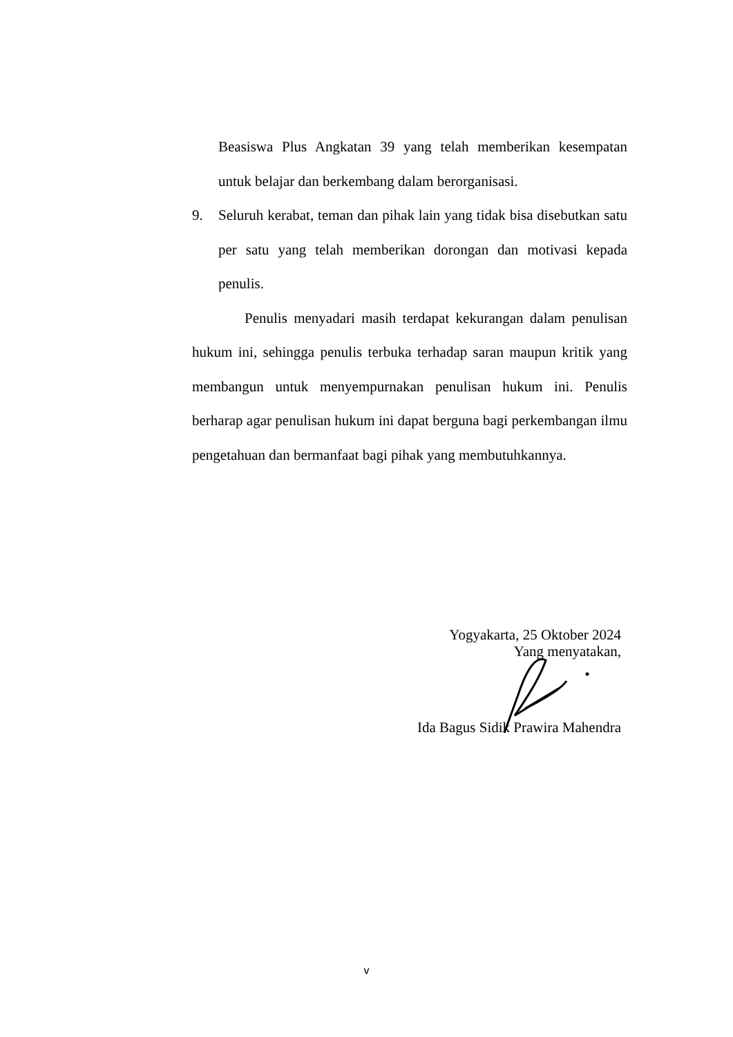Beasiswa Plus Angkatan 39 yang telah memberikan kesempatan untuk belajar dan berkembang dalam berorganisasi.
9. Seluruh kerabat, teman dan pihak lain yang tidak bisa disebutkan satu per satu yang telah memberikan dorongan dan motivasi kepada penulis.
Penulis menyadari masih terdapat kekurangan dalam penulisan hukum ini, sehingga penulis terbuka terhadap saran maupun kritik yang membangun untuk menyempurnakan penulisan hukum ini. Penulis berharap agar penulisan hukum ini dapat berguna bagi perkembangan ilmu pengetahuan dan bermanfaat bagi pihak yang membutuhkannya.
Yogyakarta, 25 Oktober 2024
Yang menyatakan,
Ida Bagus Sidik Prawira Mahendra
v